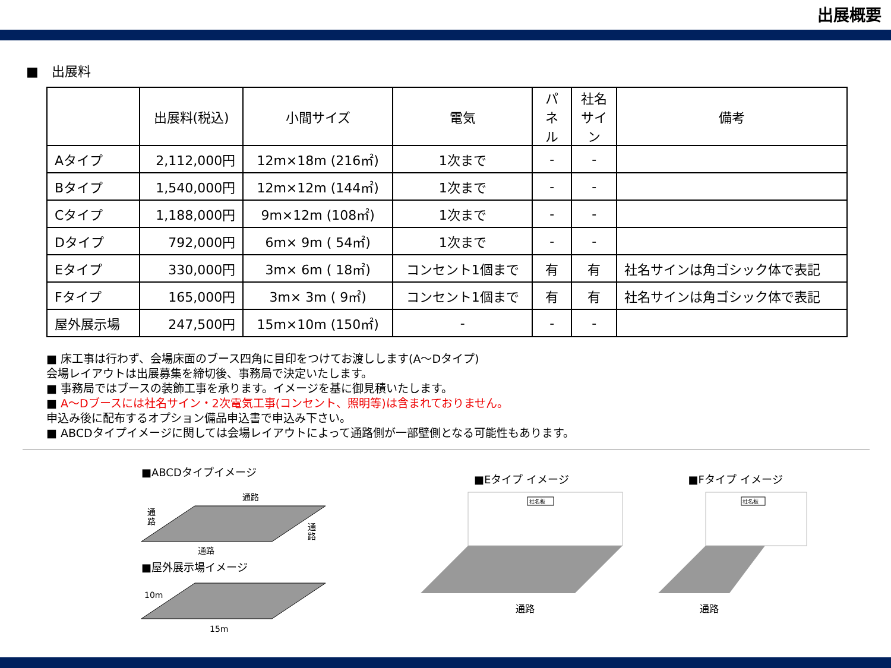出展概要
■　出展料
| | 出展料(税込) | 小間サイズ | 電気 | パネル | 社名サイン | 備考 |
| --- | --- | --- | --- | --- | --- | --- |
| Aタイプ | 2,112,000円 | 12m×18m (216㎡) | 1次まで | - | - | |
| Bタイプ | 1,540,000円 | 12m×12m (144㎡) | 1次まで | - | - | |
| Cタイプ | 1,188,000円 | 9m×12m (108㎡) | 1次まで | - | - | |
| Dタイプ | 792,000円 | 6m× 9m ( 54㎡) | 1次まで | - | - | |
| Eタイプ | 330,000円 | 3m× 6m ( 18㎡) | コンセント1個まで | 有 | 有 | 社名サインは角ゴシック体で表記 |
| Fタイプ | 165,000円 | 3m× 3m ( 9㎡) | コンセント1個まで | 有 | 有 | 社名サインは角ゴシック体で表記 |
| 屋外展示場 | 247,500円 | 15m×10m (150㎡) | - | - | - | |
■ 床工事は行わず、会場床面のブース四角に目印をつけてお渡しします(A～Dタイプ)
会場レイアウトは出展募集を締切後、事務局で決定いたします。
■ 事務局ではブースの装飾工事を承ります。イメージを基に御見積いたします。
■ A～Dブースには社名サイン・2次電気工事(コンセント、照明等)は含まれておりません。
申込み後に配布するオプション備品申込書で申込み下さい。
■ ABCDタイプイメージに関しては会場レイアウトによって通路側が一部壁側となる可能性もあります。
■ABCDタイプイメージ
通路
通
路
通
路
通路
■屋外展示場イメージ
10m
15m
■Eタイプ イメージ
社名板
通路
■Fタイプ イメージ
社名板
通路